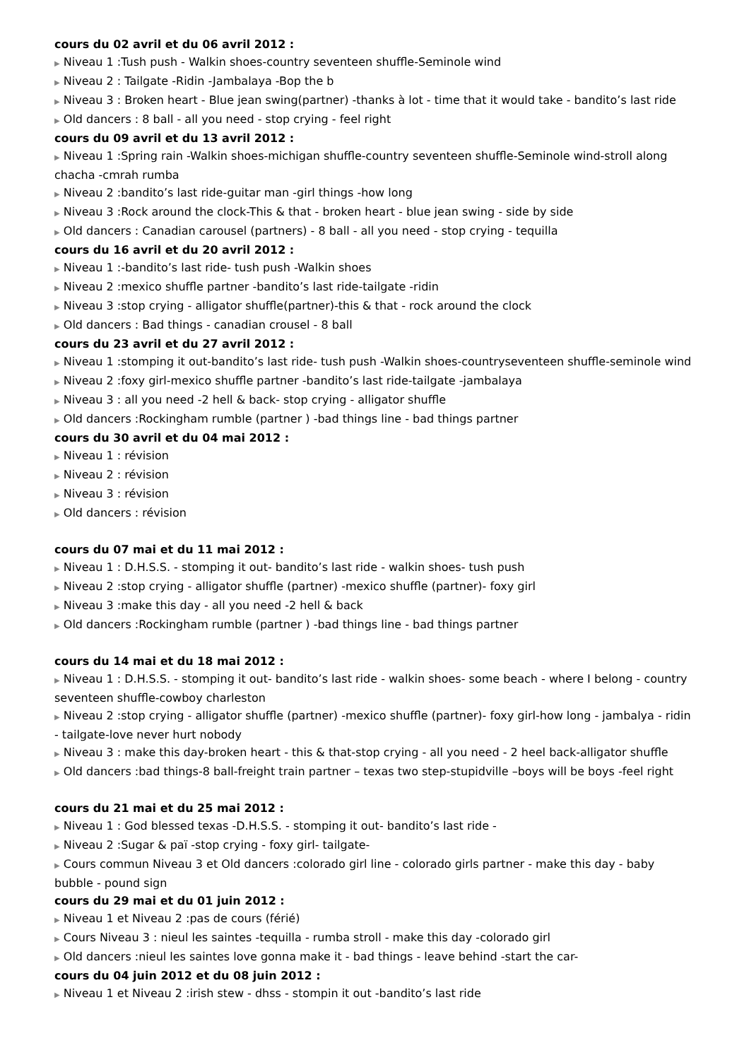cours du 02 avril et du 06 avril 2012 :
▶ Niveau 1 :Tush push - Walkin shoes-country seventeen shuffle-Seminole wind
▶ Niveau 2 : Tailgate -Ridin -Jambalaya -Bop the b
▶ Niveau 3 : Broken heart - Blue jean swing(partner) -thanks à lot - time that it would take - bandito’s last ride
▶ Old dancers : 8 ball - all you need - stop crying - feel right
cours du 09 avril et du 13 avril 2012 :
▶ Niveau 1 :Spring rain -Walkin shoes-michigan shuffle-country seventeen shuffle-Seminole wind-stroll along chacha -cmrah rumba
▶ Niveau 2 :bandito’s last ride-guitar man -girl things -how long
▶ Niveau 3 :Rock around the clock-This & that - broken heart - blue jean swing - side by side
▶ Old dancers : Canadian carousel (partners) - 8 ball - all you need - stop crying - tequilla
cours du 16 avril et du 20 avril 2012 :
▶ Niveau 1 :-bandito’s last ride- tush push -Walkin shoes
▶ Niveau 2 :mexico shuffle partner -bandito’s last ride-tailgate -ridin
▶ Niveau 3 :stop crying - alligator shuffle(partner)-this & that - rock around the clock
▶ Old dancers : Bad things - canadian crousel - 8 ball
cours du 23 avril et du 27 avril 2012 :
▶ Niveau 1 :stomping it out-bandito’s last ride- tush push -Walkin shoes-countryseventeen shuffle-seminole wind
▶ Niveau 2 :foxy girl-mexico shuffle partner -bandito’s last ride-tailgate -jambalaya
▶ Niveau 3 : all you need -2 hell & back- stop crying - alligator shuffle
▶ Old dancers :Rockingham rumble (partner ) -bad things line - bad things partner
cours du 30 avril et du 04 mai 2012 :
▶ Niveau 1 : révision
▶ Niveau 2 : révision
▶ Niveau 3 : révision
▶ Old dancers : révision
cours du 07 mai et du 11 mai 2012 :
▶ Niveau 1 : D.H.S.S. - stomping it out- bandito’s last ride - walkin shoes- tush push
▶ Niveau 2 :stop crying - alligator shuffle (partner) -mexico shuffle (partner)- foxy girl
▶ Niveau 3 :make this day - all you need -2 hell & back
▶ Old dancers :Rockingham rumble (partner ) -bad things line - bad things partner
cours du 14 mai et du 18 mai 2012 :
▶ Niveau 1 : D.H.S.S. - stomping it out- bandito’s last ride - walkin shoes- some beach - where I belong - country seventeen shuffle-cowboy charleston
▶ Niveau 2 :stop crying - alligator shuffle (partner) -mexico shuffle (partner)- foxy girl-how long - jambalya - ridin - tailgate-love never hurt nobody
▶ Niveau 3 : make this day-broken heart - this & that-stop crying - all you need - 2 heel back-alligator shuffle
▶ Old dancers :bad things-8 ball-freight train partner – texas two step-stupidville –boys will be boys -feel right
cours du 21 mai et du 25 mai 2012 :
▶ Niveau 1 : God blessed texas -D.H.S.S. - stomping it out- bandito’s last ride -
▶ Niveau 2 :Sugar & paï -stop crying - foxy girl- tailgate-
▶ Cours commun Niveau 3 et Old dancers :colorado girl line - colorado girls partner - make this day - baby bubble - pound sign
cours du 29 mai et du 01 juin 2012 :
▶ Niveau 1 et Niveau 2 :pas de cours (férié)
▶ Cours Niveau 3 : nieul les saintes -tequilla - rumba stroll - make this day -colorado girl
▶ Old dancers :nieul les saintes love gonna make it - bad things - leave behind -start the car-
cours du 04 juin 2012 et du 08 juin 2012 :
▶ Niveau 1 et Niveau 2 :irish stew - dhss - stompin it out -bandito’s last ride